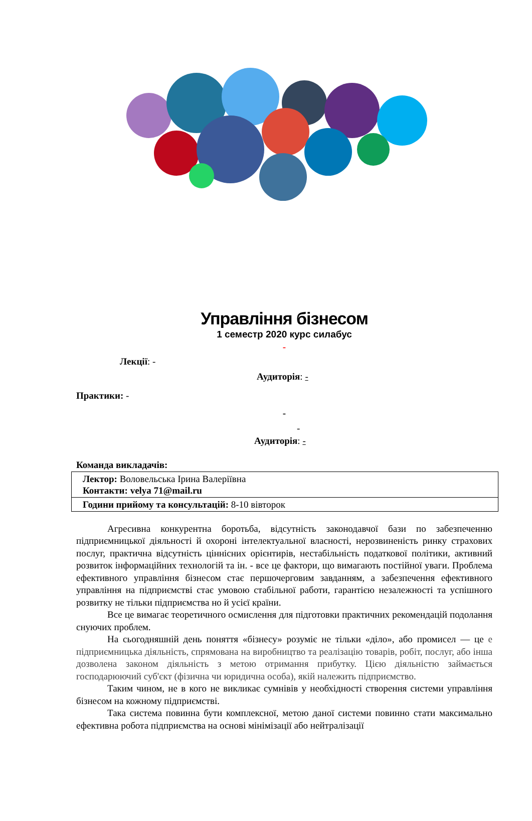Управління бізнесом
1 семестр 2020 курс силабус
-
Лекції: -
Аудиторія: -
Практики: -
-
-
Аудиторія: -
Команда викладачів:
| Лектор: Воловельська Ірина Валеріївна Контакти: velya 71@mail.ru |
| Години прийому та консультацій: 8-10 вівторок |
Агресивна конкурентна боротьба, відсутність законодавчої бази по забезпеченню підприємницької діяльності й охороні інтелектуальної власності, нерозвиненість ринку страхових послуг, практична відсутність ціннісних орієнтирів, нестабільність податкової політики, активний розвиток інформаційних технологій та ін. - все це фактори, що вимагають постійної уваги. Проблема ефективного управління бізнесом стає першочерговим завданням, а забезпечення ефективного управління на підприємстві стає умовою стабільної работи, гарантією незалежності та успішного розвитку не тільки підприємства но й усієї країни.
Все це вимагає теоретичного осмислення для підготовки практичних рекомендацій подолання снуючих проблем.
На сьогодняшній день поняття «бізнесу» розуміє не тільки «діло», або промисел — це е підприємницька діяльність, спрямована на виробництво та реалізацію товарів, робіт, послуг, або інша дозволена законом діяльність з метою отримання прибутку. Цією діяльністю займається господарюючий суб'єкт (фізична чи юридична особа), якій належить підприємство.
Таким чином, не в кого не викликає сумнівів у необхідності створення системи управління бізнесом на кожному підприємстві.
Така система повинна бути комплексної, метою даної системи повинно стати максимально ефективна робота підприємства на основі мінімізації або нейтралізації